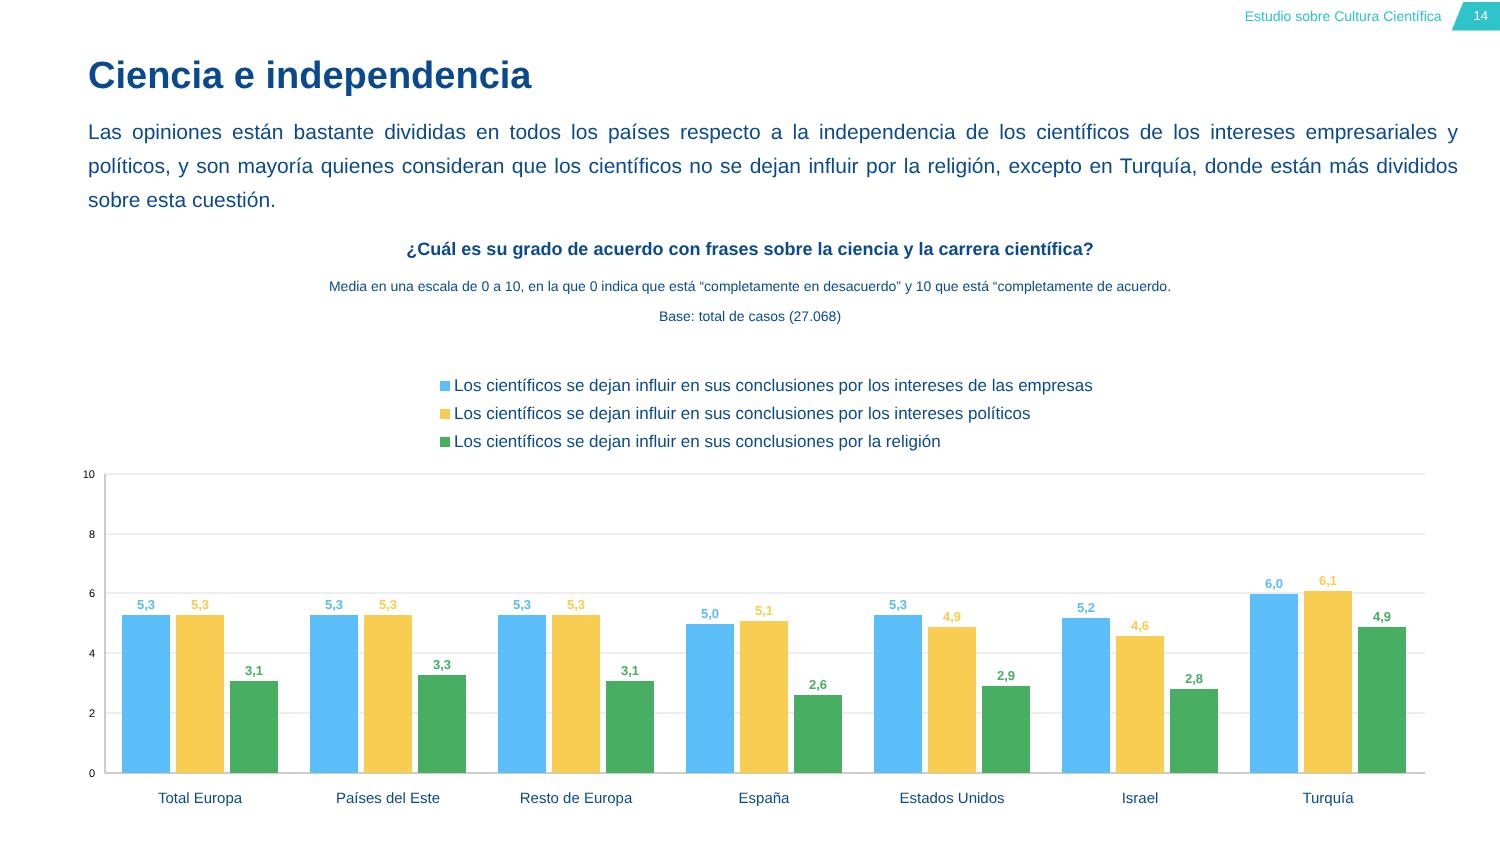Estudio sobre Cultura Científica 14
Ciencia e independencia
Las opiniones están bastante divididas en todos los países respecto a la independencia de los científicos de los intereses empresariales y políticos, y son mayoría quienes consideran que los científicos no se dejan influir por la religión, excepto en Turquía, donde están más divididos sobre esta cuestión.
¿Cuál es su grado de acuerdo con frases sobre la ciencia y la carrera científica?
Media en una escala de 0 a 10, en la que 0 indica que está “completamente en desacuerdo” y 10 que está “completamente de acuerdo.
Base: total de casos (27.068)
Los científicos se dejan influir en sus conclusiones por los intereses de las empresas
Los científicos se dejan influir en sus conclusiones por los intereses políticos
Los científicos se dejan influir en sus conclusiones por la religión
10
8
6
4
2
0
5,3
5,3
3,1
5,3
5,3
3,3
5,3
5,3
3,1
5,0
5,1
2,6
5,3
4,9
2,9
5,2
4,6
2,8
6,0
6,1
4,9
Total Europa
Países del Este
Resto de Europa
España
Estados Unidos
Israel
Turquía